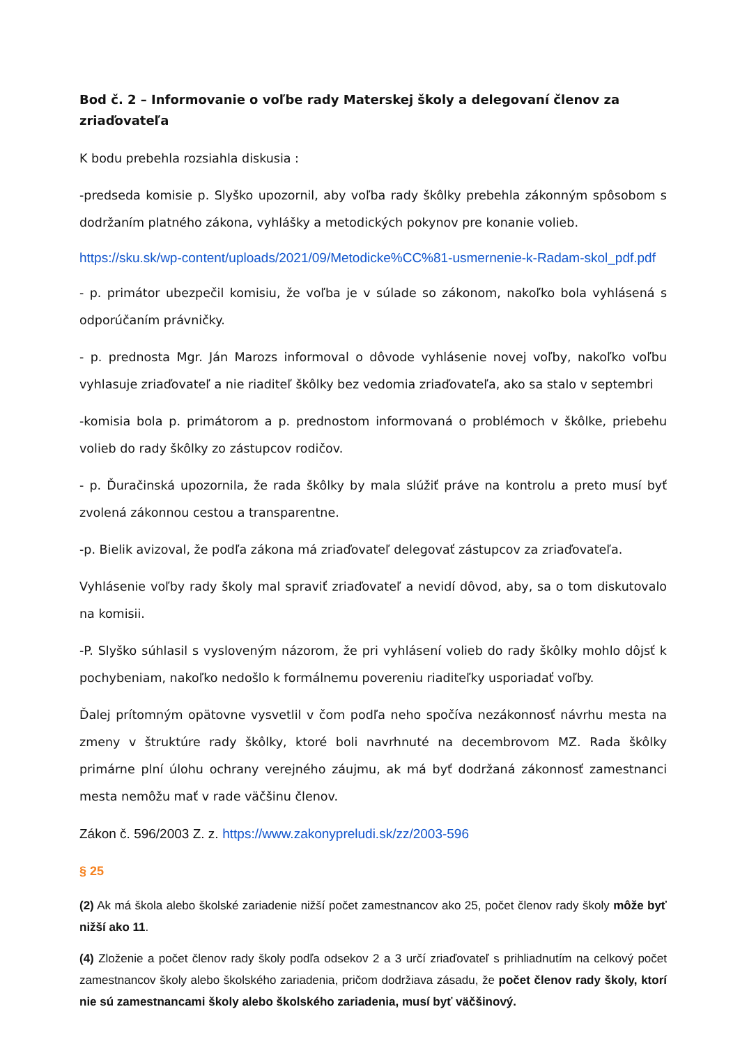Bod č. 2 – Informovanie o voľbe rady Materskej školy a delegovaní členov za zriaďovateľa
K bodu prebehla rozsiahla diskusia :
-predseda komisie p. Slyško upozornil, aby voľba rady škôlky prebehla zákonným spôsobom s dodržaním platného zákona, vyhlášky a metodických pokynov pre konanie volieb.
https://sku.sk/wp-content/uploads/2021/09/Metodicke%CC%81-usmernenie-k-Radam-skol_pdf.pdf
- p. primátor ubezpečil komisiu, že voľba je v súlade so zákonom, nakoľko bola vyhlásená s odporúčaním právničky.
- p. prednosta Mgr. Ján Marozs informoval o dôvode vyhlásenie novej voľby, nakoľko voľbu vyhlasuje zriaďovateľ a nie riaditeľ škôlky bez vedomia zriaďovateľa, ako sa stalo v septembri
-komisia bola p. primátorom a p. prednostom informovaná o problémoch v škôlke, priebehu volieb do rady škôlky zo zástupcov rodičov.
- p. Ďuračinská upozornila, že rada škôlky by mala slúžiť práve na kontrolu a preto musí byť zvolená zákonnou cestou a transparentne.
-p. Bielik avizoval, že podľa zákona má zriaďovateľ delegovať zástupcov za zriaďovateľa.
Vyhlásenie voľby rady školy mal spraviť zriaďovateľ a nevidí dôvod, aby, sa o tom diskutovalo na komisii.
-P. Slyško súhlasil s vysloveným názorom, že pri vyhlásení volieb do rady škôlky mohlo dôjsť k pochybeniam, nakoľko nedošlo k formálnemu povereniu riaditeľky usporiadať voľby.
Ďalej prítomným opätovne vysvetlil v čom podľa neho spočíva nezákonnosť návrhu mesta na zmeny v štruktúre rady škôlky, ktoré boli navrhnuté na decembrovom MZ. Rada škôlky primárne plní úlohu ochrany verejného záujmu, ak má byť dodržaná zákonnosť zamestnanci mesta nemôžu mať v rade väčšinu členov.
Zákon č. 596/2003 Z. z. https://www.zakonypreludi.sk/zz/2003-596
§ 25
(2) Ak má škola alebo školské zariadenie nižší počet zamestnancov ako 25, počet členov rady školy môže byť nižší ako 11.
(4) Zloženie a počet členov rady školy podľa odsekov 2 a 3 určí zriaďovateľ s prihliadnutím na celkový počet zamestnancov školy alebo školského zariadenia, pričom dodržiava zásadu, že počet členov rady školy, ktorí nie sú zamestnancami školy alebo školského zariadenia, musí byť väčšinový.